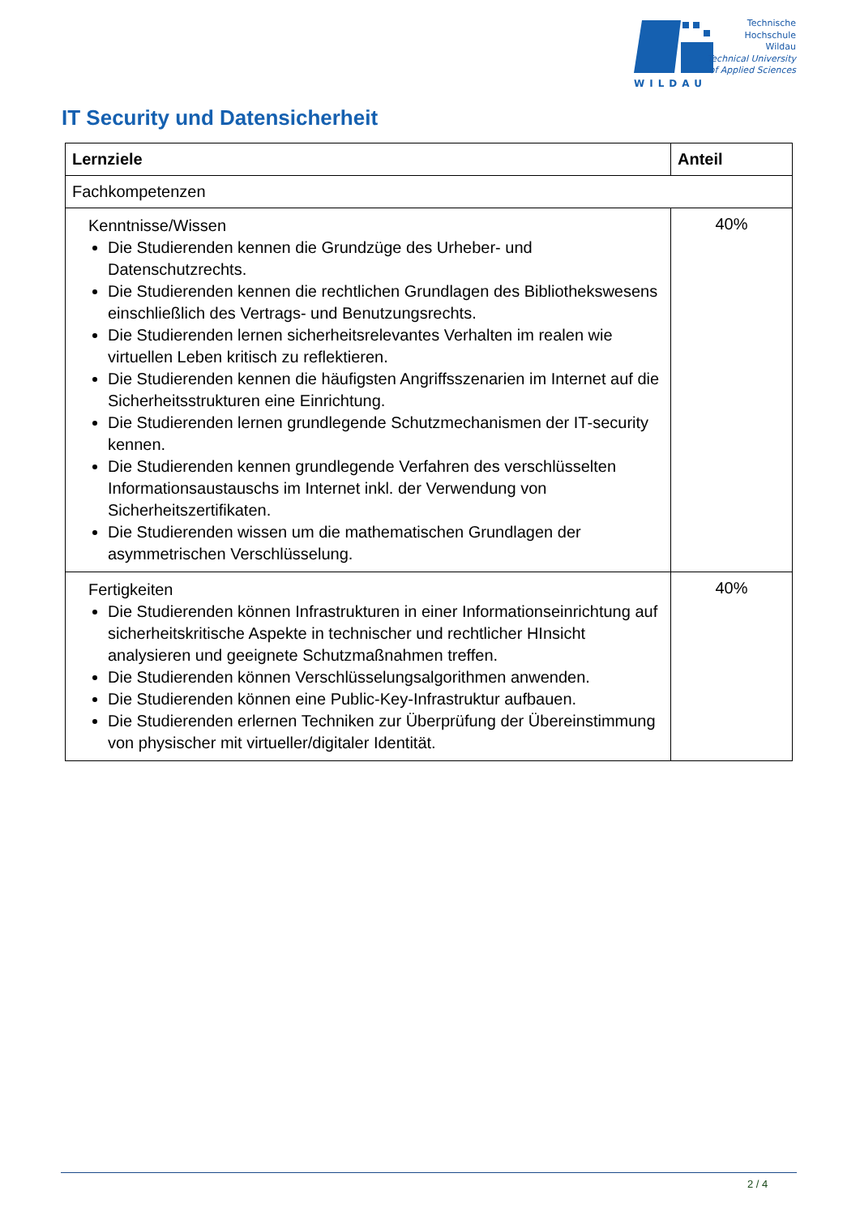WILDAU
Technische
Hochschule
Wildau
Technical University
of Applied Sciences
IT Security und Datensicherheit
| Lernziele | Anteil |
| --- | --- |
| Fachkompetenzen | |
| Kenntnisse/Wissen Die Studierenden kennen die Grundzüge des Urheber- und Datenschutzrechts. Die Studierenden kennen die rechtlichen Grundlagen des Bibliothekswesens einschließlich des Vertrags- und Benutzungsrechts. Die Studierenden lernen sicherheitsrelevantes Verhalten im realen wie virtuellen Leben kritisch zu reflektieren. Die Studierenden kennen die häufigsten Angriffsszenarien im Internet auf die Sicherheitsstrukturen eine Einrichtung. Die Studierenden lernen grundlegende Schutzmechanismen der IT-security kennen. Die Studierenden kennen grundlegende Verfahren des verschlüsselten Informationsaustauschs im Internet inkl. der Verwendung von Sicherheitszertifikaten. Die Studierenden wissen um die mathematischen Grundlagen der asymmetrischen Verschlüsselung. | 40% |
| Fertigkeiten Die Studierenden können Infrastrukturen in einer Informationseinrichtung auf sicherheitskritische Aspekte in technischer und rechtlicher HInsicht analysieren und geeignete Schutzmaßnahmen treffen. Die Studierenden können Verschlüsselungsalgorithmen anwenden. Die Studierenden können eine Public-Key-Infrastruktur aufbauen. Die Studierenden erlernen Techniken zur Überprüfung der Übereinstimmung von physischer mit virtueller/digitaler Identität. | 40% |
2 / 4